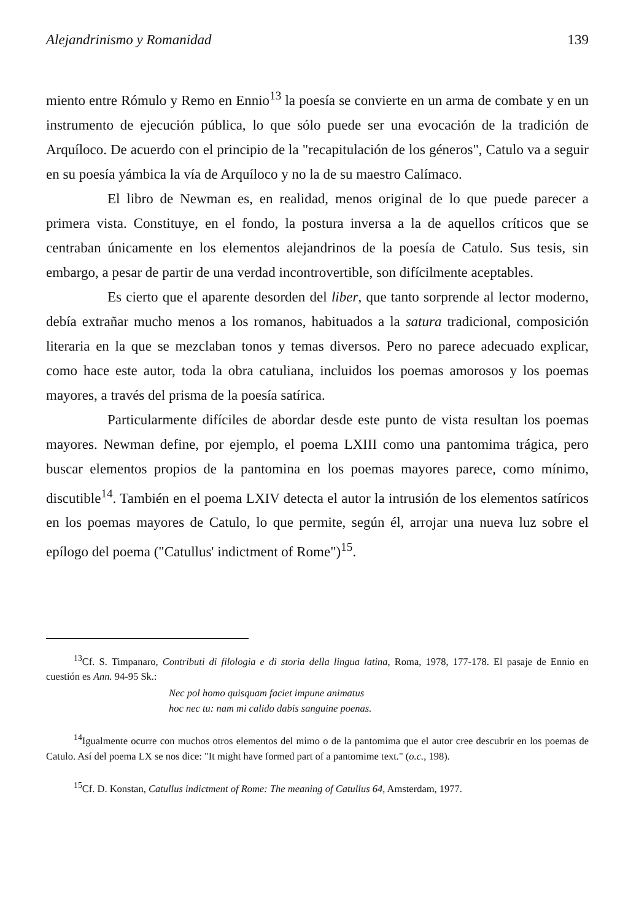Alejandrinismo y Romanidad 139
miento entre Rómulo y Remo en Ennio<sup>13</sup> la poesía se convierte en un arma de combate y en un instrumento de ejecución pública, lo que sólo puede ser una evocación de la tradición de Arquíloco. De acuerdo con el principio de la "recapitulación de los géneros", Catulo va a seguir en su poesía yámbica la vía de Arquíloco y no la de su maestro Calímaco.
El libro de Newman es, en realidad, menos original de lo que puede parecer a primera vista. Constituye, en el fondo, la postura inversa a la de aquellos críticos que se centraban únicamente en los elementos alejandrinos de la poesía de Catulo. Sus tesis, sin embargo, a pesar de partir de una verdad incontrovertible, son difícilmente aceptables.
Es cierto que el aparente desorden del liber, que tanto sorprende al lector moderno, debía extrañar mucho menos a los romanos, habituados a la satura tradicional, composición literaria en la que se mezclaban tonos y temas diversos. Pero no parece adecuado explicar, como hace este autor, toda la obra catuliana, incluidos los poemas amorosos y los poemas mayores, a través del prisma de la poesía satírica.
Particularmente difíciles de abordar desde este punto de vista resultan los poemas mayores. Newman define, por ejemplo, el poema LXIII como una pantomima trágica, pero buscar elementos propios de la pantomina en los poemas mayores parece, como mínimo, discutible<sup>14</sup>. También en el poema LXIV detecta el autor la intrusión de los elementos satíricos en los poemas mayores de Catulo, lo que permite, según él, arrojar una nueva luz sobre el epílogo del poema ("Catullus' indictment of Rome")<sup>15</sup>.
<sup>13</sup> Cf. S. Timpanaro, Contributi di filologia e di storia della lingua latina, Roma, 1978, 177-178. El pasaje de Ennio en cuestión es Ann. 94-95 Sk.:
Nec pol homo quisquam faciet impune animatus
hoc nec tu: nam mi calido dabis sanguine poenas.
<sup>14</sup> Igualmente ocurre con muchos otros elementos del mimo o de la pantomima que el autor cree descubrir en los poemas de Catulo. Así del poema LX se nos dice: "It might have formed part of a pantomime text." (o.c., 198).
<sup>15</sup> Cf. D. Konstan, Catullus indictment of Rome: The meaning of Catullus 64, Amsterdam, 1977.